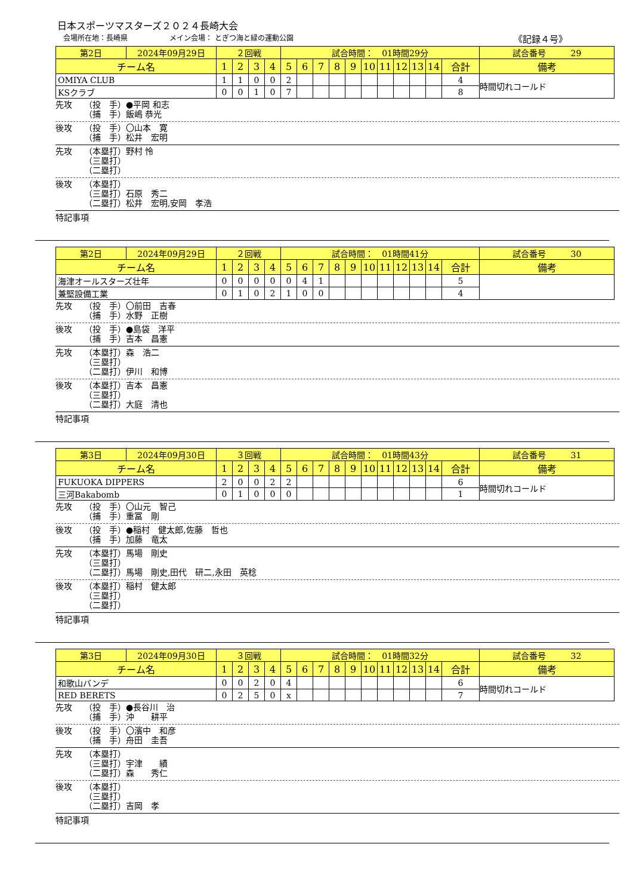日本スポーツマスターズ２０２４長崎大会
会場所在地：長崎県 メイン会場： とぎつ海と緑の運動公園 《記録４号》
| 第2日 | 2024年09月29日 | ２回戦 | | | | 試合時間： 01時間29分 | | | | | | | | | | | 試合番号 29 |
| チーム名 | | 1 | 2 | 3 | 4 | 5 | 6 | 7 | 8 | 9 | 10 | 11 | 12 | 13 | 14 | 合計 | 備考 |
| OMIYA CLUB | | 1 | 1 | 0 | 0 | 2 | | | | | | | | | | 4 | 時間切れコールド |
| KSクラブ | | 0 | 0 | 1 | 0 | 7 | | | | | | | | | | 8 | |
先攻 （投　手）●平岡 和志 （捕　手）飯嶋 恭光
後攻 （投　手）〇山本　寛 （捕　手）松井　宏明
先攻 （本塁打）野村 怜 （三塁打） （二塁打）
後攻 （本塁打） （三塁打）石原　秀二 （二塁打）松井　宏明,安岡　孝浩
特記事項
| 第2日 | 2024年09月29日 | ２回戦 | | | | 試合時間： 01時間41分 | | | | | | | | | | | 試合番号 30 |
| チーム名 | | 1 | 2 | 3 | 4 | 5 | 6 | 7 | 8 | 9 | 10 | 11 | 12 | 13 | 14 | 合計 | 備考 |
| 海津オールスターズ壮年 | | 0 | 0 | 0 | 0 | 0 | 4 | 1 | | | | | | | | 5 | |
| 兼堅設備工業 | | 0 | 1 | 0 | 2 | 1 | 0 | 0 | | | | | | | | 4 | |
先攻 （投　手）〇前田　吉春 （捕　手）水野　正樹
後攻 （投　手）●島袋　洋平 （捕　手）吉本　昌憲
先攻 （本塁打）森　浩二 （三塁打） （二塁打）伊川　和博
後攻 （本塁打）吉本　昌憲 （三塁打） （二塁打）大庭　清也
特記事項
| 第3日 | 2024年09月30日 | ３回戦 | | | | 試合時間： 01時間43分 | | | | | | | | | | | 試合番号 31 |
| チーム名 | | 1 | 2 | 3 | 4 | 5 | 6 | 7 | 8 | 9 | 10 | 11 | 12 | 13 | 14 | 合計 | 備考 |
| FUKUOKA DIPPERS | | 2 | 0 | 0 | 2 | 2 | | | | | | | | | | 6 | 時間切れコールド |
| 三河Bakabomb | | 0 | 1 | 0 | 0 | 0 | | | | | | | | | | 1 | |
先攻 （投　手）〇山元　智己 （捕　手）重冨　剛
後攻 （投　手）●稲村　健太郎,佐藤　哲也 （捕　手）加藤　竜太
先攻 （本塁打）馬場　剛史 （三塁打） （二塁打）馬場　剛史,田代　研二,永田　英稔
後攻 （本塁打）稲村　健太郎 （三塁打） （二塁打）
特記事項
| 第3日 | 2024年09月30日 | ３回戦 | | | | 試合時間： 01時間32分 | | | | | | | | | | | 試合番号 32 |
| チーム名 | | 1 | 2 | 3 | 4 | 5 | 6 | 7 | 8 | 9 | 10 | 11 | 12 | 13 | 14 | 合計 | 備考 |
| 和歌山バンデ | | 0 | 0 | 2 | 0 | 4 | | | | | | | | | | 6 | 時間切れコールド |
| RED BERETS | | 0 | 2 | 5 | 0 | x | | | | | | | | | | 7 | |
先攻 （投　手）●長谷川　治 （捕　手）沖　　耕平
後攻 （投　手）〇濱中　和彦 （捕　手）舟田　圭吾
先攻 （本塁打） （三塁打）宇津　　績 （二塁打）森　　秀仁
後攻 （本塁打） （三塁打） （二塁打）吉岡　孝
特記事項